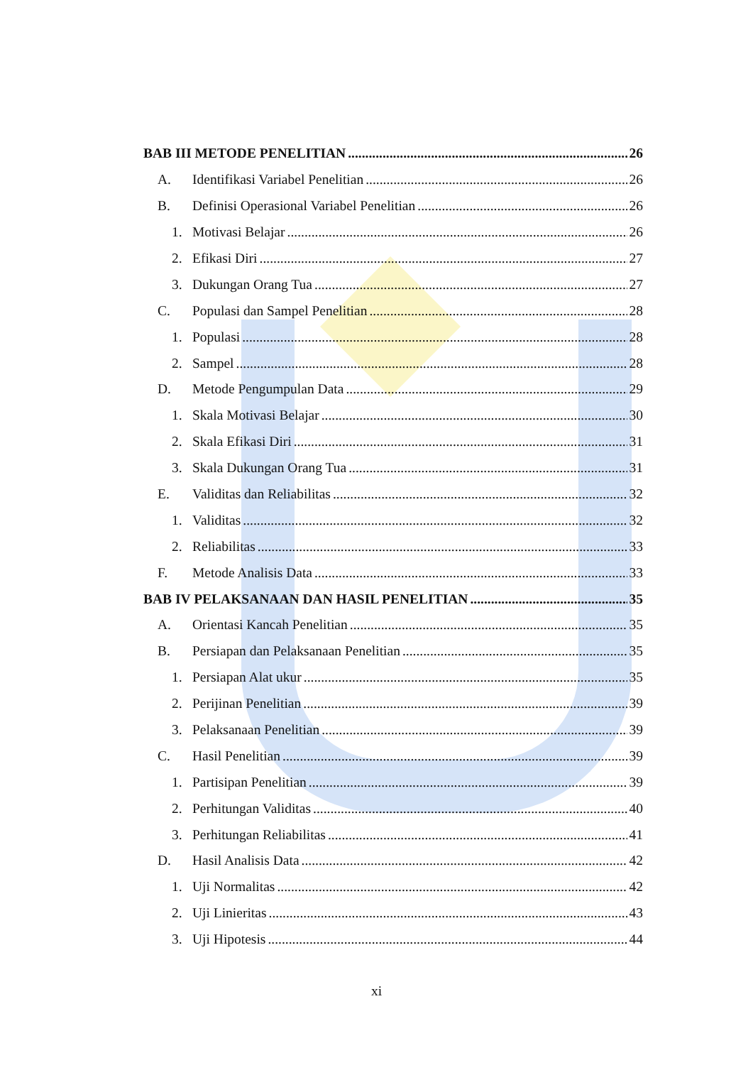BAB III METODE PENELITIAN 26
A. Identifikasi Variabel Penelitian 26
B. Definisi Operasional Variabel Penelitian 26
1. Motivasi Belajar 26
2. Efikasi Diri 27
3. Dukungan Orang Tua 27
C. Populasi dan Sampel Penelitian 28
1. Populasi 28
2. Sampel 28
D. Metode Pengumpulan Data 29
1. Skala Motivasi Belajar 30
2. Skala Efikasi Diri 31
3. Skala Dukungan Orang Tua 31
E. Validitas dan Reliabilitas 32
1. Validitas 32
2. Reliabilitas 33
F. Metode Analisis Data 33
BAB IV PELAKSANAAN DAN HASIL PENELITIAN 35
A. Orientasi Kancah Penelitian 35
B. Persiapan dan Pelaksanaan Penelitian 35
1. Persiapan Alat ukur 35
2. Perijinan Penelitian 39
3. Pelaksanaan Penelitian 39
C. Hasil Penelitian 39
1. Partisipan Penelitian 39
2. Perhitungan Validitas 40
3. Perhitungan Reliabilitas 41
D. Hasil Analisis Data 42
1. Uji Normalitas 42
2. Uji Linieritas 43
3. Uji Hipotesis 44
xi